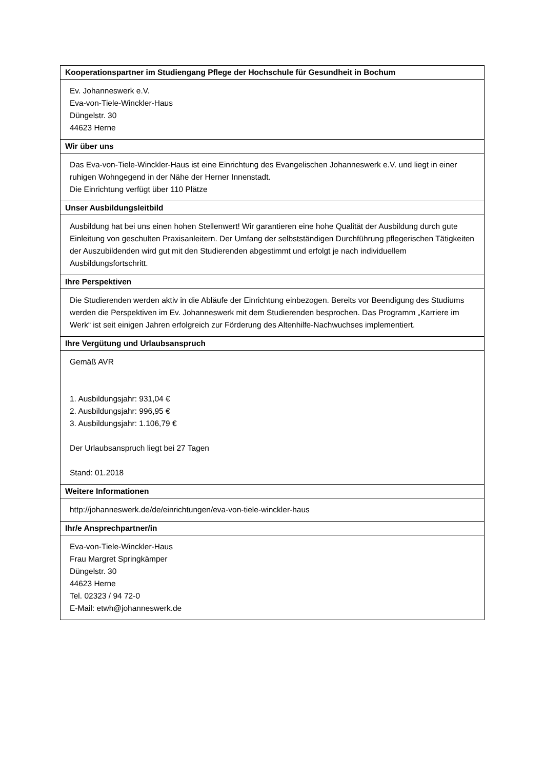| Kooperationspartner im Studiengang Pflege der Hochschule für Gesundheit in Bochum |
| --- |
| Ev. Johanneswerk e.V. Eva-von-Tiele-Winckler-Haus Düngelstr. 30 44623 Herne |
| Wir über uns |
| Das Eva-von-Tiele-Winckler-Haus ist eine Einrichtung des Evangelischen Johanneswerk e.V. und liegt in einer ruhigen Wohngegend in der Nähe der Herner Innenstadt. Die Einrichtung verfügt über 110 Plätze |
| Unser Ausbildungsleitbild |
| Ausbildung hat bei uns einen hohen Stellenwert! Wir garantieren eine hohe Qualität der Ausbildung durch gute Einleitung von geschulten Praxisanleitern. Der Umfang der selbstständigen Durchführung pflegerischen Tätigkeiten der Auszubildenden wird gut mit den Studierenden abgestimmt und erfolgt je nach individuellem Ausbildungsfortschritt. |
| Ihre Perspektiven |
| Die Studierenden werden aktiv in die Abläufe der Einrichtung einbezogen. Bereits vor Beendigung des Studiums werden die Perspektiven im Ev. Johanneswerk mit dem Studierenden besprochen. Das Programm „Karriere im Werk“ ist seit einigen Jahren erfolgreich zur Förderung des Altenhilfe-Nachwuchses implementiert. |
| Ihre Vergütung und Urlaubsanspruch |
| Gemäß AVR 1. Ausbildungsjahr: 931,04 € 2. Ausbildungsjahr: 996,95 € 3. Ausbildungsjahr: 1.106,79 € Der Urlaubsanspruch liegt bei 27 Tagen Stand: 01.2018 |
| Weitere Informationen |
| http://johanneswerk.de/de/einrichtungen/eva-von-tiele-winckler-haus |
| Ihr/e Ansprechpartner/in |
| Eva-von-Tiele-Winckler-Haus Frau Margret Springkämper Düngelstr. 30 44623 Herne Tel. 02323 / 94 72-0 E-Mail: etwh@johanneswerk.de |